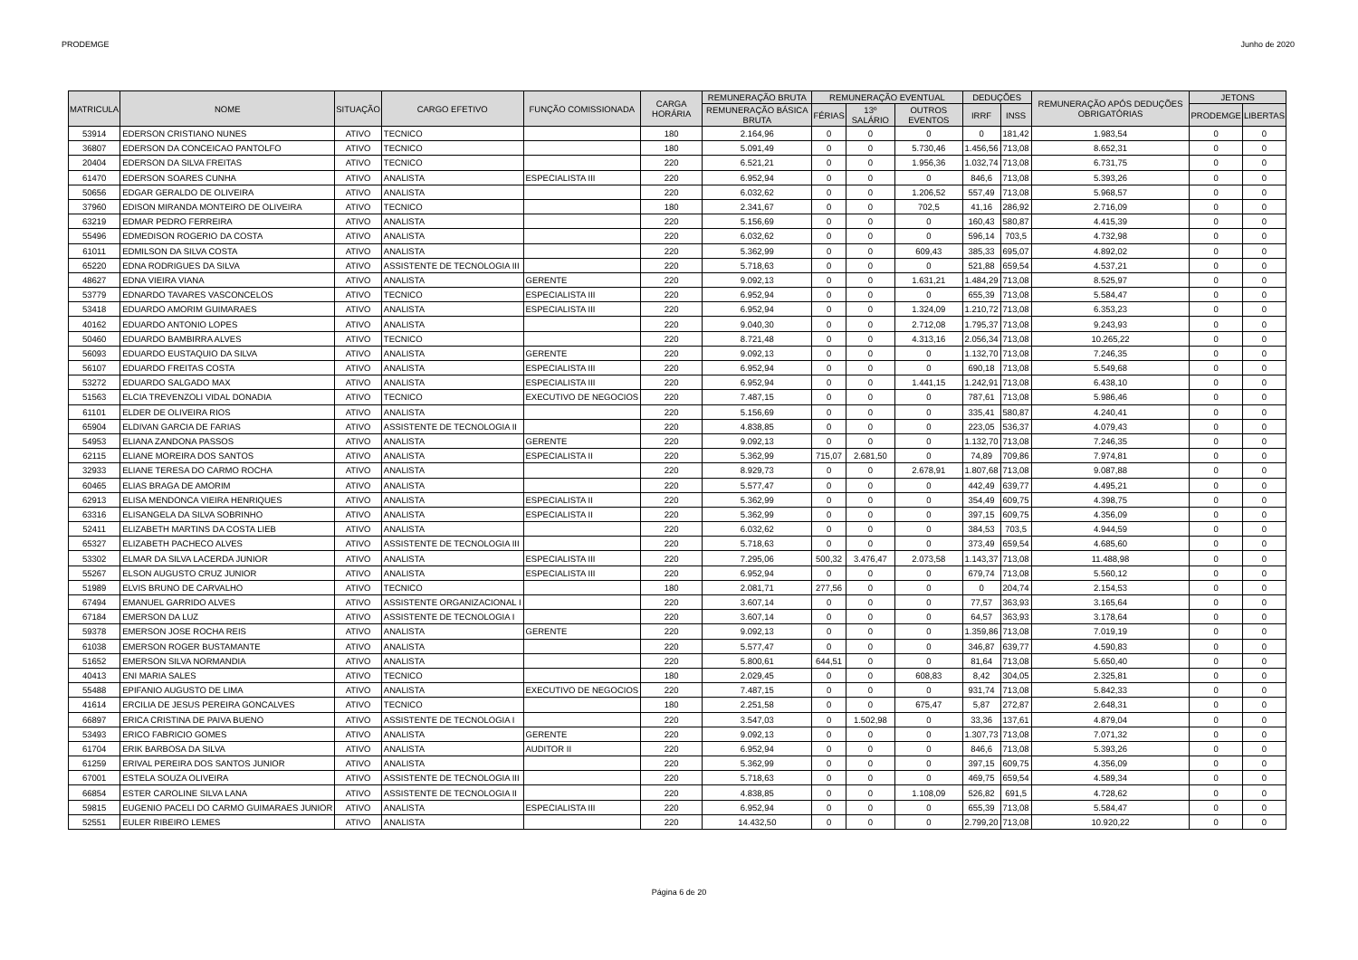PRODEMGE Junho de 2020
| MATRICULA | NOME | SITUAÇÃO | CARGO EFETIVO | FUNÇÃO COMISSIONADA | CARGA HORÁRIA | REMUNERAÇÃO BRUTA | REMUNERAÇÃO EVENTUAL | | | DEDUÇÕES | | REMUNERAÇÃO APÓS DEDUÇÕES OBRIGATÓRIAS | JETONS | |
| --- | --- | --- | --- | --- | --- | --- | --- | --- | --- | --- | --- | --- | --- | --- |
| | | | | | | REMUNERAÇÃO BÁSICA BRUTA | FÉRIAS | 13º SALÁRIO | OUTROS EVENTOS | IRRF | INSS | | PRODEMGE | LIBERTAS |
| 53914 | EDERSON CRISTIANO NUNES | ATIVO | TECNICO | | 180 | 2.164,96 | 0 | 0 | 0 | 0 | 181,42 | 1.983,54 | 0 | 0 |
| 36807 | EDERSON DA CONCEICAO PANTOLFO | ATIVO | TECNICO | | 180 | 5.091,49 | 0 | 0 | 5.730,46 | 1.456,56 | 713,08 | 8.652,31 | 0 | 0 |
| 20404 | EDERSON DA SILVA FREITAS | ATIVO | TECNICO | | 220 | 6.521,21 | 0 | 0 | 1.956,36 | 1.032,74 | 713,08 | 6.731,75 | 0 | 0 |
| 61470 | EDERSON SOARES CUNHA | ATIVO | ANALISTA | ESPECIALISTA III | 220 | 6.952,94 | 0 | 0 | 0 | 846,6 | 713,08 | 5.393,26 | 0 | 0 |
| 50656 | EDGAR GERALDO DE OLIVEIRA | ATIVO | ANALISTA | | 220 | 6.032,62 | 0 | 0 | 1.206,52 | 557,49 | 713,08 | 5.968,57 | 0 | 0 |
| 37960 | EDISON MIRANDA MONTEIRO DE OLIVEIRA | ATIVO | TECNICO | | 180 | 2.341,67 | 0 | 0 | 702,5 | 41,16 | 286,92 | 2.716,09 | 0 | 0 |
| 63219 | EDMAR PEDRO FERREIRA | ATIVO | ANALISTA | | 220 | 5.156,69 | 0 | 0 | 0 | 160,43 | 580,87 | 4.415,39 | 0 | 0 |
| 55496 | EDMEDISON ROGERIO DA COSTA | ATIVO | ANALISTA | | 220 | 6.032,62 | 0 | 0 | 0 | 596,14 | 703,5 | 4.732,98 | 0 | 0 |
| 61011 | EDMILSON DA SILVA COSTA | ATIVO | ANALISTA | | 220 | 5.362,99 | 0 | 0 | 609,43 | 385,33 | 695,07 | 4.892,02 | 0 | 0 |
| 65220 | EDNA RODRIGUES DA SILVA | ATIVO | ASSISTENTE DE TECNOLOGIA III | | 220 | 5.718,63 | 0 | 0 | 0 | 521,88 | 659,54 | 4.537,21 | 0 | 0 |
| 48627 | EDNA VIEIRA VIANA | ATIVO | ANALISTA | GERENTE | 220 | 9.092,13 | 0 | 0 | 1.631,21 | 1.484,29 | 713,08 | 8.525,97 | 0 | 0 |
| 53779 | EDNARDO TAVARES VASCONCELOS | ATIVO | TECNICO | ESPECIALISTA III | 220 | 6.952,94 | 0 | 0 | 0 | 655,39 | 713,08 | 5.584,47 | 0 | 0 |
| 53418 | EDUARDO AMORIM GUIMARAES | ATIVO | ANALISTA | ESPECIALISTA III | 220 | 6.952,94 | 0 | 0 | 1.324,09 | 1.210,72 | 713,08 | 6.353,23 | 0 | 0 |
| 40162 | EDUARDO ANTONIO LOPES | ATIVO | ANALISTA | | 220 | 9.040,30 | 0 | 0 | 2.712,08 | 1.795,37 | 713,08 | 9.243,93 | 0 | 0 |
| 50460 | EDUARDO BAMBIRRA ALVES | ATIVO | TECNICO | | 220 | 8.721,48 | 0 | 0 | 4.313,16 | 2.056,34 | 713,08 | 10.265,22 | 0 | 0 |
| 56093 | EDUARDO EUSTAQUIO DA SILVA | ATIVO | ANALISTA | GERENTE | 220 | 9.092,13 | 0 | 0 | 0 | 1.132,70 | 713,08 | 7.246,35 | 0 | 0 |
| 56107 | EDUARDO FREITAS COSTA | ATIVO | ANALISTA | ESPECIALISTA III | 220 | 6.952,94 | 0 | 0 | 0 | 690,18 | 713,08 | 5.549,68 | 0 | 0 |
| 53272 | EDUARDO SALGADO MAX | ATIVO | ANALISTA | ESPECIALISTA III | 220 | 6.952,94 | 0 | 0 | 1.441,15 | 1.242,91 | 713,08 | 6.438,10 | 0 | 0 |
| 51563 | ELCIA TREVENZOLI VIDAL DONADIA | ATIVO | TECNICO | EXECUTIVO DE NEGOCIOS | 220 | 7.487,15 | 0 | 0 | 0 | 787,61 | 713,08 | 5.986,46 | 0 | 0 |
| 61101 | ELDER DE OLIVEIRA RIOS | ATIVO | ANALISTA | | 220 | 5.156,69 | 0 | 0 | 0 | 335,41 | 580,87 | 4.240,41 | 0 | 0 |
| 65904 | ELDIVAN GARCIA DE FARIAS | ATIVO | ASSISTENTE DE TECNOLOGIA II | | 220 | 4.838,85 | 0 | 0 | 0 | 223,05 | 536,37 | 4.079,43 | 0 | 0 |
| 54953 | ELIANA ZANDONA PASSOS | ATIVO | ANALISTA | GERENTE | 220 | 9.092,13 | 0 | 0 | 0 | 1.132,70 | 713,08 | 7.246,35 | 0 | 0 |
| 62115 | ELIANE MOREIRA DOS SANTOS | ATIVO | ANALISTA | ESPECIALISTA II | 220 | 5.362,99 | 715,07 | 2.681,50 | 0 | 74,89 | 709,86 | 7.974,81 | 0 | 0 |
| 32933 | ELIANE TERESA DO CARMO ROCHA | ATIVO | ANALISTA | | 220 | 8.929,73 | 0 | 0 | 2.678,91 | 1.807,68 | 713,08 | 9.087,88 | 0 | 0 |
| 60465 | ELIAS BRAGA DE AMORIM | ATIVO | ANALISTA | | 220 | 5.577,47 | 0 | 0 | 0 | 442,49 | 639,77 | 4.495,21 | 0 | 0 |
| 62913 | ELISA MENDONCA VIEIRA HENRIQUES | ATIVO | ANALISTA | ESPECIALISTA II | 220 | 5.362,99 | 0 | 0 | 0 | 354,49 | 609,75 | 4.398,75 | 0 | 0 |
| 63316 | ELISANGELA DA SILVA SOBRINHO | ATIVO | ANALISTA | ESPECIALISTA II | 220 | 5.362,99 | 0 | 0 | 0 | 397,15 | 609,75 | 4.356,09 | 0 | 0 |
| 52411 | ELIZABETH MARTINS DA COSTA LIEB | ATIVO | ANALISTA | | 220 | 6.032,62 | 0 | 0 | 0 | 384,53 | 703,5 | 4.944,59 | 0 | 0 |
| 65327 | ELIZABETH PACHECO ALVES | ATIVO | ASSISTENTE DE TECNOLOGIA III | | 220 | 5.718,63 | 0 | 0 | 0 | 373,49 | 659,54 | 4.685,60 | 0 | 0 |
| 53302 | ELMAR DA SILVA LACERDA JUNIOR | ATIVO | ANALISTA | ESPECIALISTA III | 220 | 7.295,06 | 500,32 | 3.476,47 | 2.073,58 | 1.143,37 | 713,08 | 11.488,98 | 0 | 0 |
| 55267 | ELSON AUGUSTO CRUZ JUNIOR | ATIVO | ANALISTA | ESPECIALISTA III | 220 | 6.952,94 | 0 | 0 | 0 | 679,74 | 713,08 | 5.560,12 | 0 | 0 |
| 51989 | ELVIS BRUNO DE CARVALHO | ATIVO | TECNICO | | 180 | 2.081,71 | 277,56 | 0 | 0 | 0 | 204,74 | 2.154,53 | 0 | 0 |
| 67494 | EMANUEL GARRIDO ALVES | ATIVO | ASSISTENTE ORGANIZACIONAL I | | 220 | 3.607,14 | 0 | 0 | 0 | 77,57 | 363,93 | 3.165,64 | 0 | 0 |
| 67184 | EMERSON DA LUZ | ATIVO | ASSISTENTE DE TECNOLOGIA I | | 220 | 3.607,14 | 0 | 0 | 0 | 64,57 | 363,93 | 3.178,64 | 0 | 0 |
| 59378 | EMERSON JOSE ROCHA REIS | ATIVO | ANALISTA | GERENTE | 220 | 9.092,13 | 0 | 0 | 0 | 1.359,86 | 713,08 | 7.019,19 | 0 | 0 |
| 61038 | EMERSON ROGER BUSTAMANTE | ATIVO | ANALISTA | | 220 | 5.577,47 | 0 | 0 | 0 | 346,87 | 639,77 | 4.590,83 | 0 | 0 |
| 51652 | EMERSON SILVA NORMANDIA | ATIVO | ANALISTA | | 220 | 5.800,61 | 644,51 | 0 | 0 | 81,64 | 713,08 | 5.650,40 | 0 | 0 |
| 40413 | ENI MARIA SALES | ATIVO | TECNICO | | 180 | 2.029,45 | 0 | 0 | 608,83 | 8,42 | 304,05 | 2.325,81 | 0 | 0 |
| 55488 | EPIFANIO AUGUSTO DE LIMA | ATIVO | ANALISTA | EXECUTIVO DE NEGOCIOS | 220 | 7.487,15 | 0 | 0 | 0 | 931,74 | 713,08 | 5.842,33 | 0 | 0 |
| 41614 | ERCILIA DE JESUS PEREIRA GONCALVES | ATIVO | TECNICO | | 180 | 2.251,58 | 0 | 0 | 675,47 | 5,87 | 272,87 | 2.648,31 | 0 | 0 |
| 66897 | ERICA CRISTINA DE PAIVA BUENO | ATIVO | ASSISTENTE DE TECNOLOGIA I | | 220 | 3.547,03 | 0 | 1.502,98 | 0 | 33,36 | 137,61 | 4.879,04 | 0 | 0 |
| 53493 | ERICO FABRICIO GOMES | ATIVO | ANALISTA | GERENTE | 220 | 9.092,13 | 0 | 0 | 0 | 1.307,73 | 713,08 | 7.071,32 | 0 | 0 |
| 61704 | ERIK BARBOSA DA SILVA | ATIVO | ANALISTA | AUDITOR II | 220 | 6.952,94 | 0 | 0 | 0 | 846,6 | 713,08 | 5.393,26 | 0 | 0 |
| 61259 | ERIVAL PEREIRA DOS SANTOS JUNIOR | ATIVO | ANALISTA | | 220 | 5.362,99 | 0 | 0 | 0 | 397,15 | 609,75 | 4.356,09 | 0 | 0 |
| 67001 | ESTELA SOUZA OLIVEIRA | ATIVO | ASSISTENTE DE TECNOLOGIA III | | 220 | 5.718,63 | 0 | 0 | 0 | 469,75 | 659,54 | 4.589,34 | 0 | 0 |
| 66854 | ESTER CAROLINE SILVA LANA | ATIVO | ASSISTENTE DE TECNOLOGIA II | | 220 | 4.838,85 | 0 | 0 | 1.108,09 | 526,82 | 691,5 | 4.728,62 | 0 | 0 |
| 59815 | EUGENIO PACELI DO CARMO GUIMARAES JUNIOR | ATIVO | ANALISTA | ESPECIALISTA III | 220 | 6.952,94 | 0 | 0 | 0 | 655,39 | 713,08 | 5.584,47 | 0 | 0 |
| 52551 | EULER RIBEIRO LEMES | ATIVO | ANALISTA | | 220 | 14.432,50 | 0 | 0 | 0 | 2.799,20 | 713,08 | 10.920,22 | 0 | 0 |
Página 6 de 20